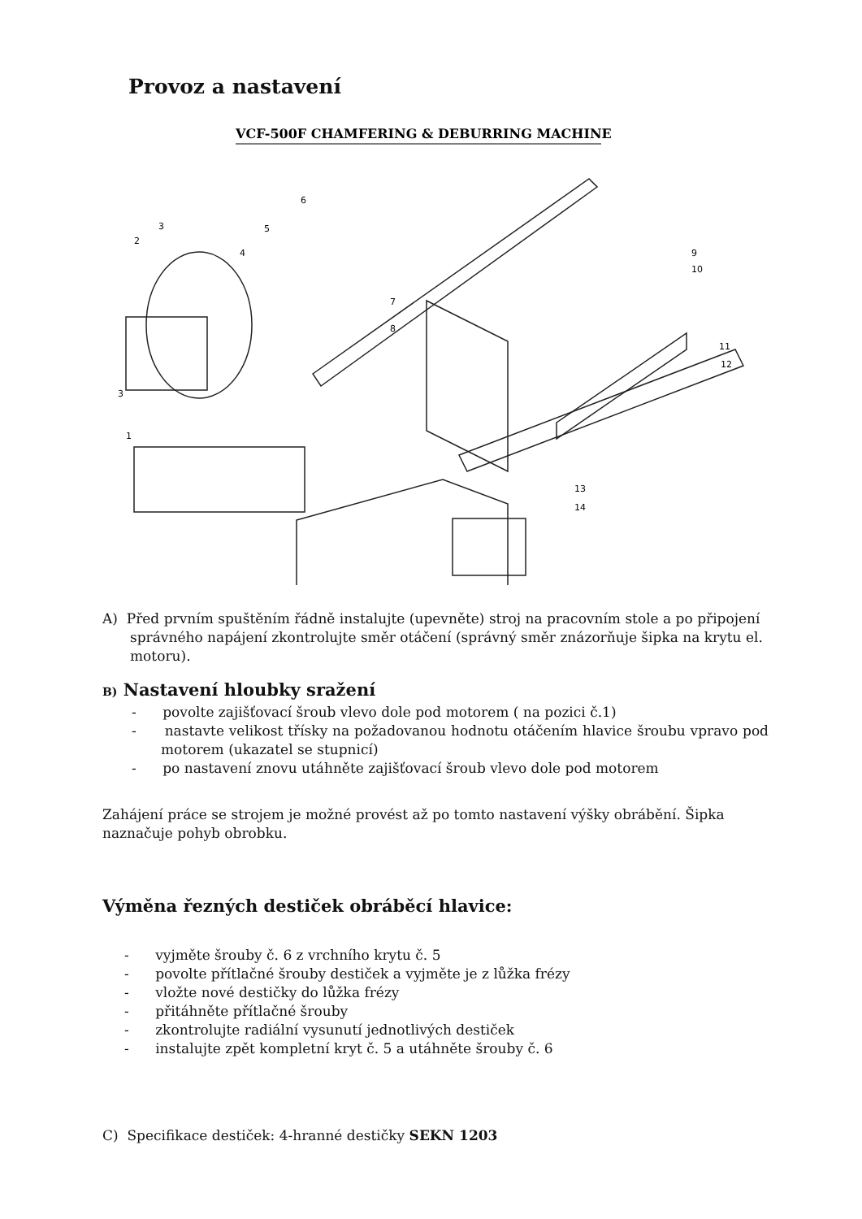Provoz a nastavení
VCF-500F CHAMFERING & DEBURRING MACHINE
1
2
3
3
4
5
6
7
8
9
10
11
12
13
14
A) Před prvním spuštěním řádně instalujte (upevněte) stroj na pracovním stole a po připojení správného napájení zkontrolujte směr otáčení (správný směr znázorňuje šipka na krytu el. motoru).
B) Nastavení hloubky sražení
- povolte zajišťovací šroub vlevo dole pod motorem ( na pozici č.1)
- nastavte velikost třísky na požadovanou hodnotu otáčením hlavice šroubu vpravo pod motorem (ukazatel se stupnicí)
- po nastavení znovu utáhněte zajišťovací šroub vlevo dole pod motorem
Zahájení práce se strojem je možné provést až po tomto nastavení výšky obrábění. Šipka naznačuje pohyb obrobku.
Výměna řezných destiček obráběcí hlavice:
- vyjměte šrouby č. 6 z vrchního krytu č. 5
- povolte přítlačné šrouby destiček a vyjměte je z lůžka frézy
- vložte nové destičky do lůžka frézy
- přitáhněte přítlačné šrouby
- zkontrolujte radiální vysunutí jednotlivých destiček
- instalujte zpět kompletní kryt č. 5 a utáhněte šrouby č. 6
C) Specifikace destiček: 4-hranné destičky SEKN 1203